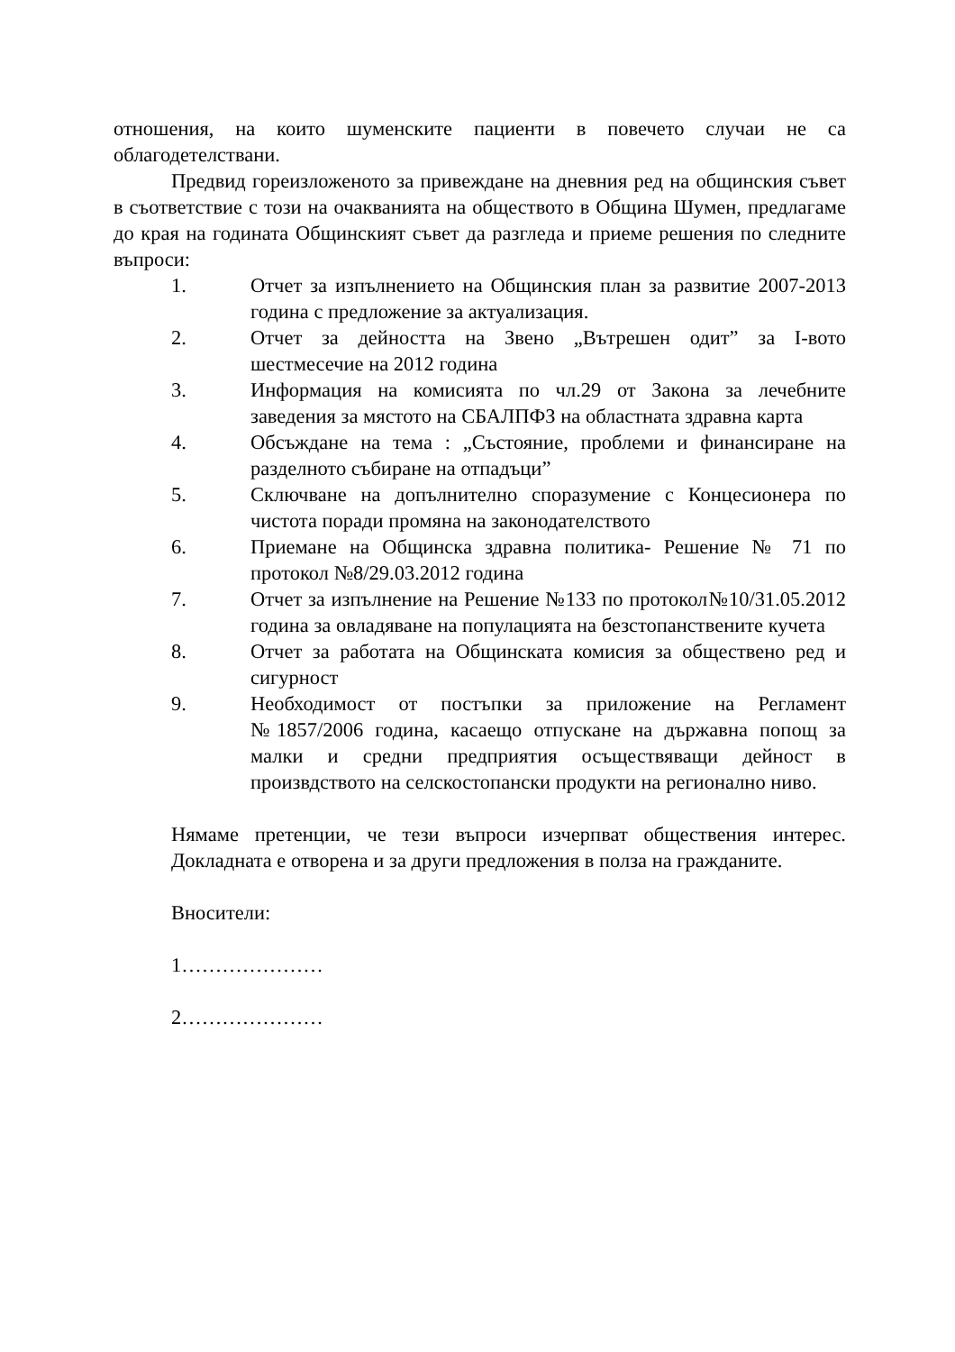отношения, на които шуменските пациенти в повечето случаи не са облагодетелствани.
Предвид гореизложеното за привеждане на дневния ред на общинския съвет в съответствие с този на очакванията на обществото в Община Шумен, предлагаме до края на годината Общинският съвет да разгледа и приеме решения по следните въпроси:
1. Отчет за изпълнението на Общинския план за развитие 2007-2013 година с предложение за актуализация.
2. Отчет за дейността на Звено „Вътрешен одит” за I-вото шестмесечие на 2012 година
3. Информация на комисията по чл.29 от Закона за лечебните заведения за мястото на СБАЛПФЗ на областната здравна карта
4. Обсъждане на тема : „Състояние, проблеми и финансиране на разделното събиране на отпадъци”
5. Сключване на допълнително споразумение с Концесионера по чистота поради промяна на законодателството
6. Приемане на Общинска здравна политика- Решение № 71 по протокол №8/29.03.2012 година
7. Отчет за изпълнение на Решение №133 по протокол№10/31.05.2012 година за овладяване на популацията на безстопанствените кучета
8. Отчет за работата на Общинската комисия за обществено ред и сигурност
9. Необходимост от постъпки за приложение на Регламент №1857/2006 година, касаещо отпускане на държавна попощ за малки и средни предприятия осъществяващи дейност в произвдството на селскостопански продукти на регионално ниво.
Нямаме претенции, че тези въпроси изчерпват обществения интерес. Докладната е отворена и за други предложения в полза на гражданите.
Вносители:
1…………………
2…………………